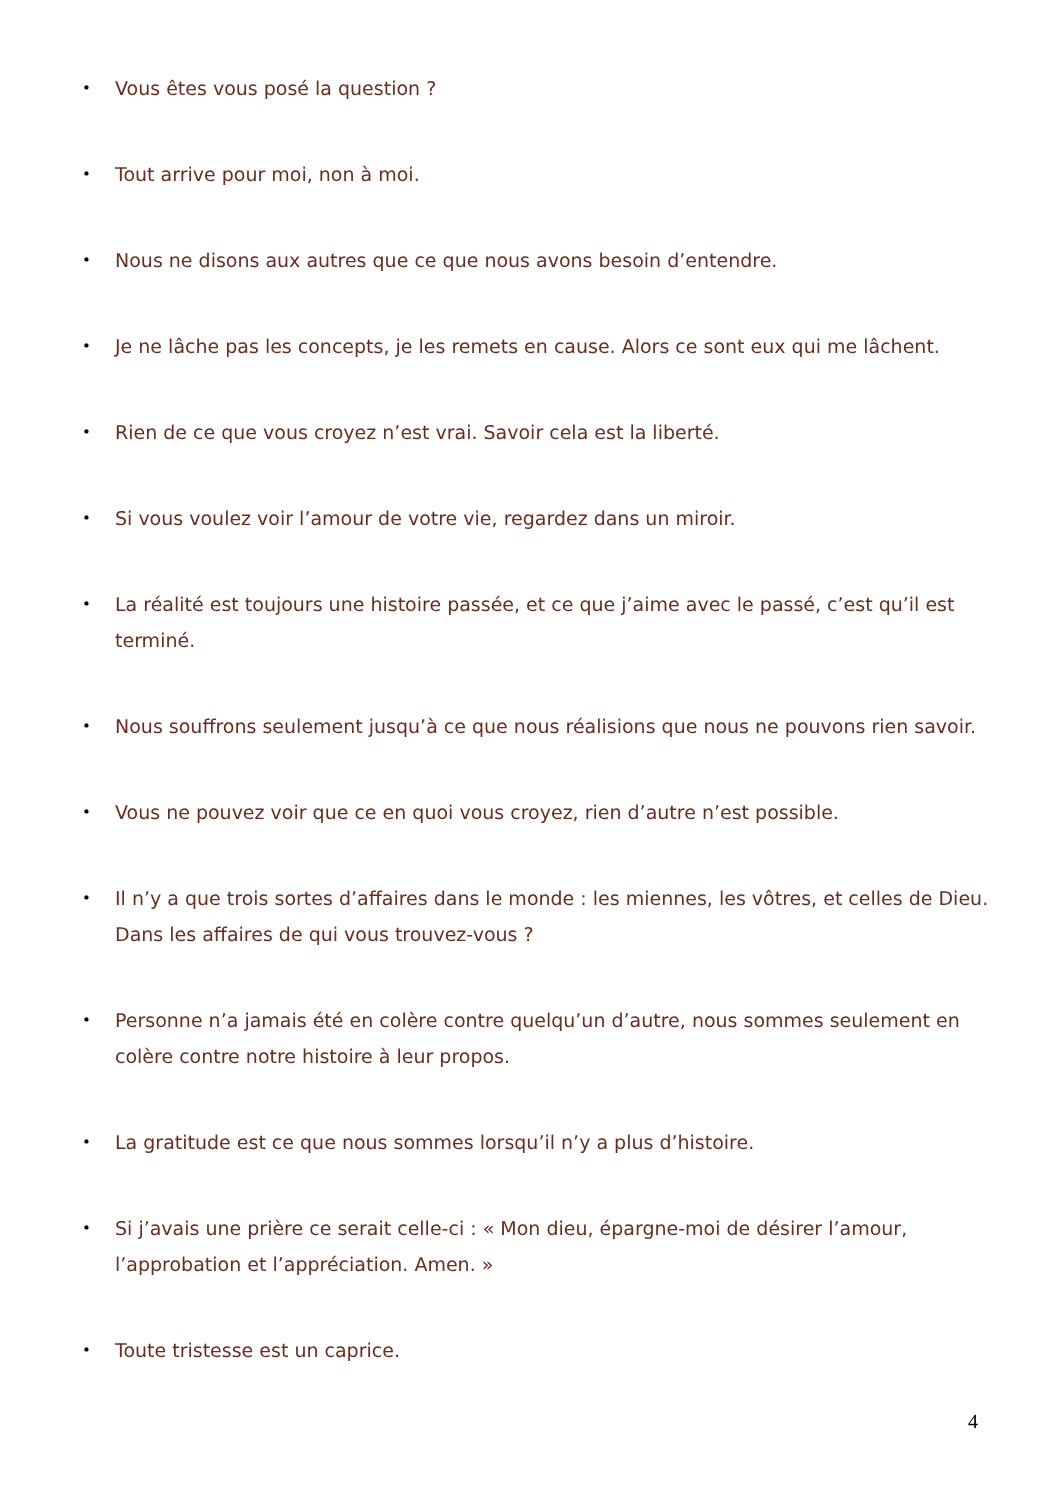• Vous êtes vous posé la question ?
• Tout arrive pour moi, non à moi.
• Nous ne disons aux autres que ce que nous avons besoin d’entendre.
• Je ne lâche pas les concepts, je les remets en cause. Alors ce sont eux qui me lâchent.
• Rien de ce que vous croyez n’est vrai. Savoir cela est la liberté.
• Si vous voulez voir l’amour de votre vie, regardez dans un miroir.
• La réalité est toujours une histoire passée, et ce que j’aime avec le passé, c’est qu’il est terminé.
• Nous souffrons seulement jusqu’à ce que nous réalisions que nous ne pouvons rien savoir.
• Vous ne pouvez voir que ce en quoi vous croyez, rien d’autre n’est possible.
• Il n’y a que trois sortes d’affaires dans le monde : les miennes, les vôtres, et celles de Dieu. Dans les affaires de qui vous trouvez-vous ?
• Personne n’a jamais été en colère contre quelqu’un d’autre, nous sommes seulement en colère contre notre histoire à leur propos.
• La gratitude est ce que nous sommes lorsqu’il n’y a plus d’histoire.
• Si j’avais une prière ce serait celle-ci : « Mon dieu, épargne-moi de désirer l’amour, l’approbation et l’appréciation. Amen. »
• Toute tristesse est un caprice.
4